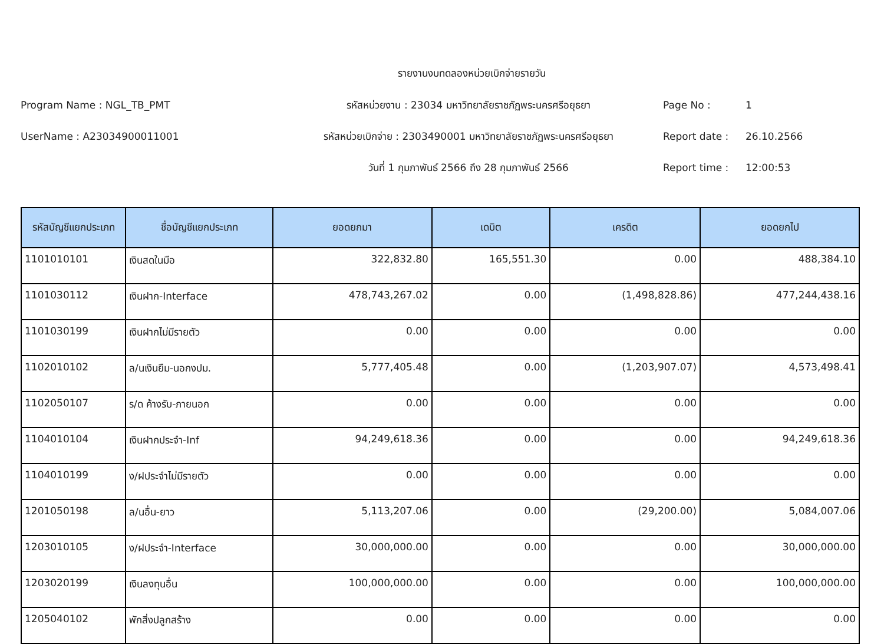รายงานงบทดลองหน่วยเบิกจ่ายรายวัน
Program Name : NGL_TB_PMT
รหัสหน่วยงาน : 23034 มหาวิทยาลัยราชภัฏพระนครศรีอยุธยา
Page No :
1
UserName : A23034900011001
รหัสหน่วยเบิกจ่าย : 2303490001 มหาวิทยาลัยราชภัฏพระนครศรีอยุธยา
Report date :
26.10.2566
วันที่ 1 กุมภาพันธ์ 2566 ถึง 28 กุมภาพันธ์ 2566
Report time :
12:00:53
| รหัสบัญชีแยกประเภท | ชื่อบัญชีแยกประเภท | ยอดยกมา | เดบิต | เครดิต | ยอดยกไป |
| --- | --- | --- | --- | --- | --- |
| 1101010101 | เงินสดในมือ | 322,832.80 | 165,551.30 | 0.00 | 488,384.10 |
| 1101030112 | เงินฝาก-Interface | 478,743,267.02 | 0.00 | (1,498,828.86) | 477,244,438.16 |
| 1101030199 | เงินฝากไม่มีรายตัว | 0.00 | 0.00 | 0.00 | 0.00 |
| 1102010102 | ล/นเงินยืม-นอกงปม. | 5,777,405.48 | 0.00 | (1,203,907.07) | 4,573,498.41 |
| 1102050107 | ร/ด ค้างรับ-ภายนอก | 0.00 | 0.00 | 0.00 | 0.00 |
| 1104010104 | เงินฝากประจำ-Inf | 94,249,618.36 | 0.00 | 0.00 | 94,249,618.36 |
| 1104010199 | ง/ฝประจำไม่มีรายตัว | 0.00 | 0.00 | 0.00 | 0.00 |
| 1201050198 | ล/นอื่น-ยาว | 5,113,207.06 | 0.00 | (29,200.00) | 5,084,007.06 |
| 1203010105 | ง/ฝประจำ-Interface | 30,000,000.00 | 0.00 | 0.00 | 30,000,000.00 |
| 1203020199 | เงินลงทุนอื่น | 100,000,000.00 | 0.00 | 0.00 | 100,000,000.00 |
| 1205040102 | พักสิ่งปลูกสร้าง | 0.00 | 0.00 | 0.00 | 0.00 |